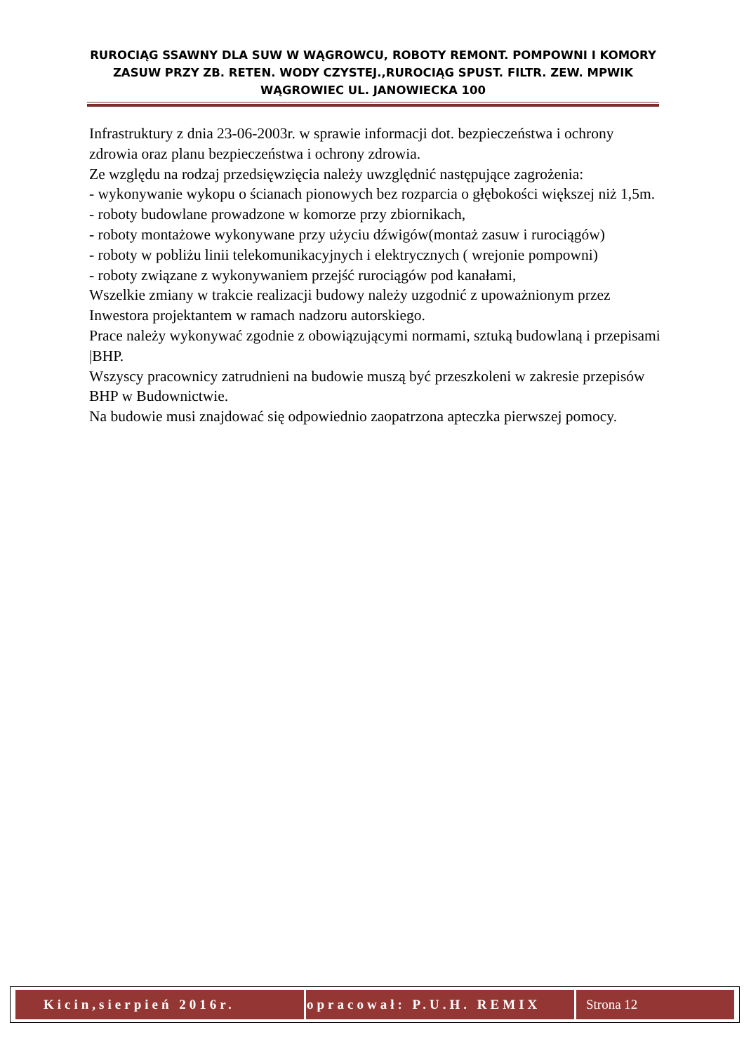RUROCIĄG SSAWNY DLA SUW W WĄGROWCU, ROBOTY REMONT. POMPOWNI I KOMORY ZASUW PRZY ZB. RETEN. WODY CZYSTEJ.,RUROCIĄG SPUST. FILTR. ZEW. MPWIK WĄGROWIEC UL. JANOWIECKA 100
Infrastruktury z dnia 23-06-2003r. w sprawie informacji dot. bezpieczeństwa i ochrony zdrowia oraz planu bezpieczeństwa i ochrony zdrowia.
Ze względu na rodzaj przedsięwzięcia należy uwzględnić następujące zagrożenia:
- wykonywanie wykopu o ścianach pionowych bez rozparcia o głębokości większej niż 1,5m.
- roboty budowlane prowadzone w komorze przy zbiornikach,
- roboty montażowe wykonywane przy użyciu dźwigów(montaż zasuw i rurociągów)
- roboty w pobliżu linii telekomunikacyjnych i elektrycznych ( wrejonie pompowni)
- roboty związane z wykonywaniem przejść rurociągów pod kanałami,
Wszelkie zmiany w trakcie realizacji budowy należy uzgodnić z upoważnionym przez Inwestora projektantem w ramach nadzoru autorskiego.
Prace należy wykonywać zgodnie z obowiązującymi normami, sztuką budowlaną i przepisami |BHP.
Wszyscy pracownicy zatrudnieni na budowie muszą być przeszkoleni w zakresie przepisów BHP w Budownictwie.
Na budowie musi znajdować się odpowiednio zaopatrzona apteczka pierwszej pomocy.
| Kicin,sierpień 2016r. | opracował: P.U.H. REMIX | Strona 12 |